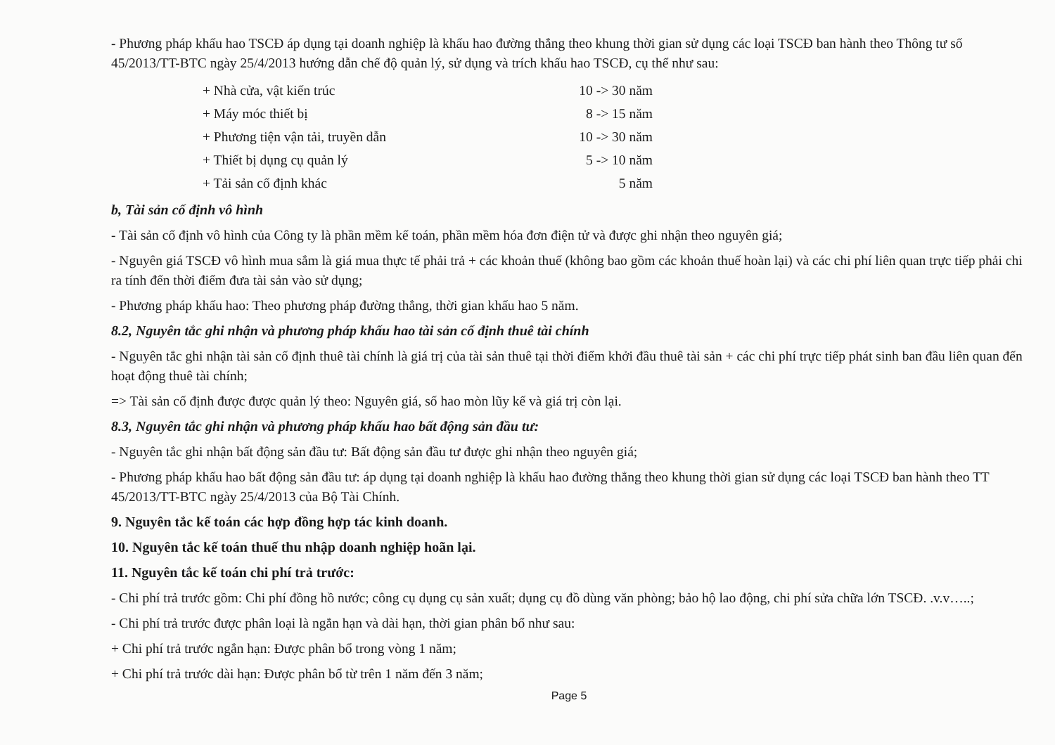- Phương pháp khấu hao TSCĐ áp dụng tại doanh nghiệp là khấu hao đường thẳng theo khung thời gian sử dụng các loại TSCĐ ban hành theo Thông tư số 45/2013/TT-BTC ngày 25/4/2013 hướng dẫn chế độ quản lý, sử dụng và trích khấu hao TSCĐ, cụ thể như sau:
| + Nhà cửa, vật kiến trúc | 10 -> 30 năm |
| + Máy móc thiết bị | 8 -> 15 năm |
| + Phương tiện vận tải, truyền dẫn | 10 -> 30 năm |
| + Thiết bị dụng cụ quản lý | 5 -> 10 năm |
| + Tải sản cố định khác | 5 năm |
b, Tài sản cố định vô hình
- Tài sản cố định vô hình của Công ty là phần mềm kế toán, phần mềm hóa đơn điện tử và được ghi nhận theo nguyên giá;
- Nguyên giá TSCĐ vô hình mua sắm là giá mua thực tế phải trả + các khoản thuế (không bao gồm các khoản thuế hoàn lại) và các chi phí liên quan trực tiếp phải chi ra tính đến thời điểm đưa tài sản vào sử dụng;
- Phương pháp khấu hao: Theo phương pháp đường thẳng, thời gian khấu hao 5 năm.
8.2, Nguyên tắc ghi nhận và phương pháp khấu hao tài sản cố định thuê tài chính
- Nguyên tắc ghi nhận tài sản cố định thuê tài chính là giá trị của tài sản thuê tại thời điểm khởi đầu thuê tài sản + các chi phí trực tiếp phát sinh ban đầu liên quan đến hoạt động thuê tài chính;
=> Tài sản cố định được được quản lý theo: Nguyên giá, số hao mòn lũy kế và giá trị còn lại.
8.3, Nguyên tắc ghi nhận và phương pháp khấu hao bất động sản đầu tư:
- Nguyên tắc ghi nhận bất động sản đầu tư: Bất động sản đầu tư được ghi nhận theo nguyên giá;
- Phương pháp khấu hao bất động sản đầu tư: áp dụng tại doanh nghiệp là khấu hao đường thẳng theo khung thời gian sử dụng các loại TSCĐ ban hành theo TT 45/2013/TT-BTC ngày 25/4/2013 của Bộ Tài Chính.
9. Nguyên tắc kế toán các hợp đồng hợp tác kinh doanh.
10. Nguyên tắc kế toán thuế thu nhập doanh nghiệp hoãn lại.
11. Nguyên tắc kế toán chi phí trả trước:
- Chi phí trả trước gồm: Chi phí đồng hồ nước; công cụ dụng cụ sản xuất; dụng cụ đồ dùng văn phòng; bảo hộ lao động, chi phí sửa chữa lớn TSCĐ. .v.v…..;
- Chi phí trả trước được phân loại là ngắn hạn và dài hạn, thời gian phân bổ như sau:
+ Chi phí trả trước ngắn hạn: Được phân bổ trong vòng 1 năm;
+ Chi phí trả trước dài hạn: Được phân bổ từ trên 1 năm đến 3 năm;
Page 5